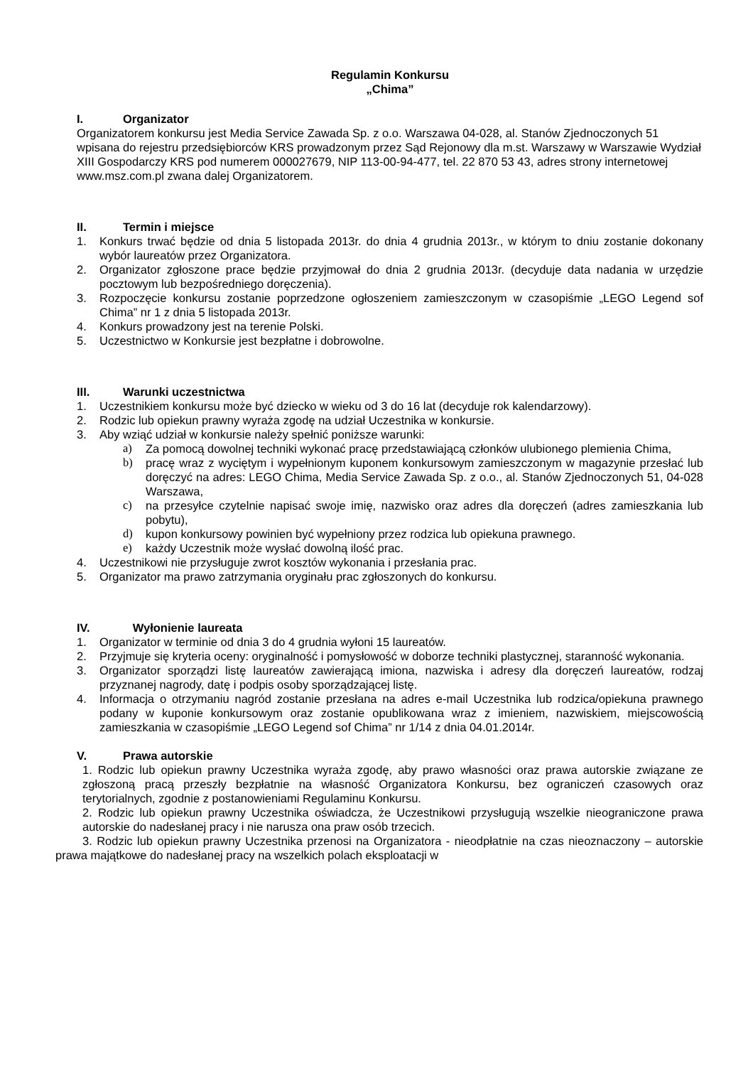Regulamin Konkursu
„Chima”
I. Organizator
Organizatorem konkursu jest Media Service Zawada Sp. z o.o. Warszawa 04-028, al. Stanów Zjednoczonych 51 wpisana do rejestru przedsiębiorców KRS prowadzonym przez Sąd Rejonowy dla m.st. Warszawy w Warszawie Wydział XIII Gospodarczy KRS pod numerem 000027679, NIP 113-00-94-477, tel. 22 870 53 43, adres strony internetowej www.msz.com.pl zwana dalej Organizatorem.
II. Termin i miejsce
1. Konkurs trwać będzie od dnia 5 listopada 2013r. do dnia 4 grudnia 2013r., w którym to dniu zostanie dokonany wybór laureatów przez Organizatora.
2. Organizator zgłoszone prace będzie przyjmował do dnia 2 grudnia 2013r. (decyduje data nadania w urzędzie pocztowym lub bezpośredniego doręczenia).
3. Rozpoczęcie konkursu zostanie poprzedzone ogłoszeniem zamieszczonym w czasopiśmie „LEGO Legend sof Chima” nr 1 z dnia 5 listopada 2013r.
4. Konkurs prowadzony jest na terenie Polski.
5. Uczestnictwo w Konkursie jest bezpłatne i dobrowolne.
III. Warunki uczestnictwa
1. Uczestnikiem konkursu może być dziecko w wieku od 3 do 16 lat (decyduje rok kalendarzowy).
2. Rodzic lub opiekun prawny wyraża zgodę na udział Uczestnika w konkursie.
3. Aby wziąć udział w konkursie należy spełnić poniższe warunki:
a) Za pomocą dowolnej techniki wykonać pracę przedstawiającą członków ulubionego plemienia Chima,
b) pracę wraz z wyciętym i wypełnionym kuponem konkursowym zamieszczonym w magazynie przesłać lub doręczyć na adres: LEGO Chima, Media Service Zawada Sp. z o.o., al. Stanów Zjednoczonych 51, 04-028 Warszawa,
c) na przesyłce czytelnie napisać swoje imię, nazwisko oraz adres dla doręczeń (adres zamieszkania lub pobytu),
d) kupon konkursowy powinien być wypełniony przez rodzica lub opiekuna prawnego.
e) każdy Uczestnik może wysłać dowolną ilość prac.
4. Uczestnikowi nie przysługuje zwrot kosztów wykonania i przesłania prac.
5. Organizator ma prawo zatrzymania oryginału prac zgłoszonych do konkursu.
IV. Wyłonienie laureata
1. Organizator w terminie od dnia 3 do 4 grudnia wyłoni 15 laureatów.
2. Przyjmuje się kryteria oceny: oryginalność i pomysłowość w doborze techniki plastycznej, staranność wykonania.
3. Organizator sporządzi listę laureatów zawierającą imiona, nazwiska i adresy dla doręczeń laureatów, rodzaj przyznanej nagrody, datę i podpis osoby sporządzającej listę.
4. Informacja o otrzymaniu nagród zostanie przesłana na adres e-mail Uczestnika lub rodzica/opiekuna prawnego podany w kuponie konkursowym oraz zostanie opublikowana wraz z imieniem, nazwiskiem, miejscowością zamieszkania w czasopiśmie „LEGO Legend sof Chima” nr 1/14 z dnia 04.01.2014r.
V. Prawa autorskie
1. Rodzic lub opiekun prawny Uczestnika wyraża zgodę, aby prawo własności oraz prawa autorskie związane ze zgłoszoną pracą przeszły bezpłatnie na własność Organizatora Konkursu, bez ograniczeń czasowych oraz terytorialnych, zgodnie z postanowieniami Regulaminu Konkursu.
2. Rodzic lub opiekun prawny Uczestnika oświadcza, że Uczestnikowi przysługują wszelkie nieograniczone prawa autorskie do nadesłanej pracy i nie narusza ona praw osób trzecich.
3. Rodzic lub opiekun prawny Uczestnika przenosi na Organizatora - nieodpłatnie na czas nieoznaczony – autorskie prawa majątkowe do nadesłanej pracy na wszelkich polach eksploatacji w